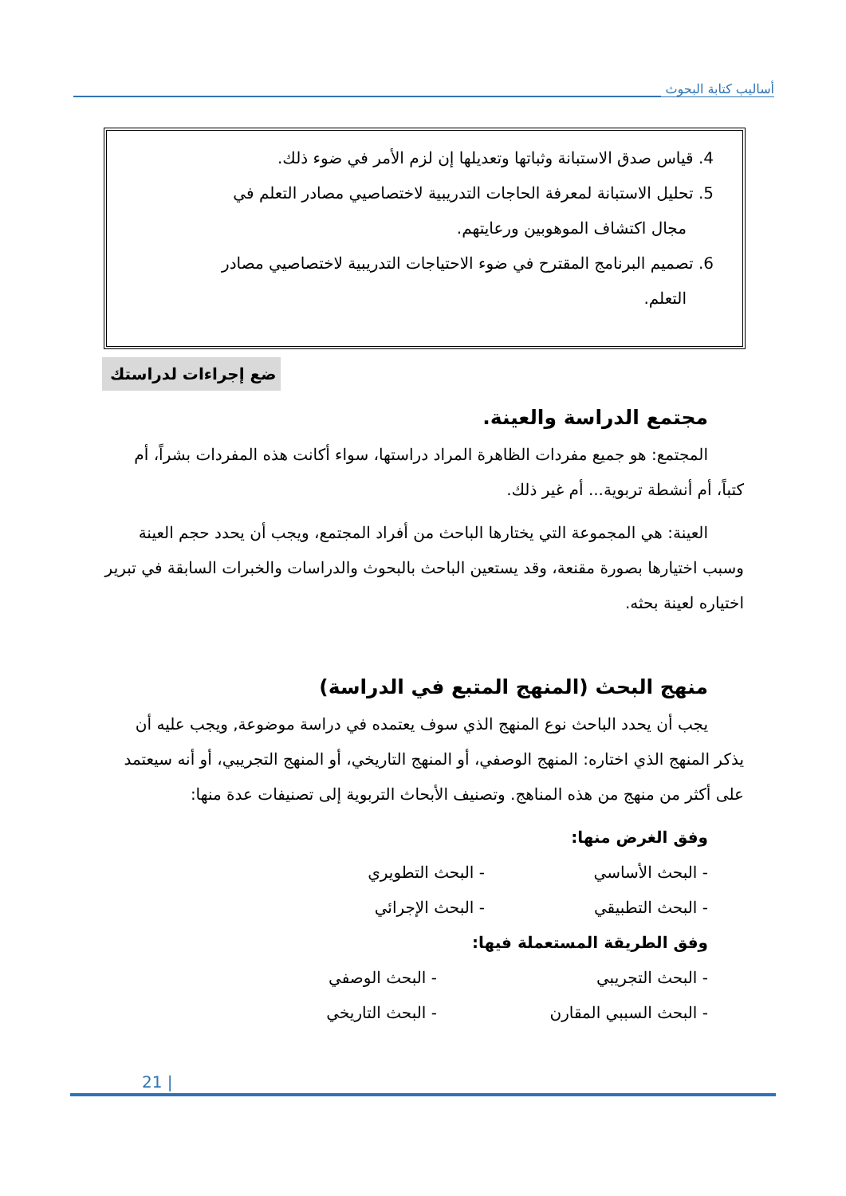أساليب كتابة البحوث
4. قياس صدق الاستبانة وثباتها وتعديلها إن لزم الأمر في ضوء ذلك.
5. تحليل الاستبانة لمعرفة الحاجات التدريبية لاختصاصيي مصادر التعلم في
مجال اكتشاف الموهوبين ورعايتهم.
6. تصميم البرنامج المقترح في ضوء الاحتياجات التدريبية لاختصاصيي مصادر
التعلم.
ضع إجراءات لدراستك
مجتمع الدراسة والعينة.
المجتمع: هو جميع مفردات الظاهرة المراد دراستها، سواء أكانت هذه المفردات بشراً، أم كتباً، أم أنشطة تربوية... أم غير ذلك.
العينة: هي المجموعة التي يختارها الباحث من أفراد المجتمع، ويجب أن يحدد حجم العينة وسبب اختيارها بصورة مقنعة، وقد يستعين الباحث بالبحوث والدراسات والخبرات السابقة في تبرير اختياره لعينة بحثه.
منهج البحث (المنهج المتبع في الدراسة)
يجب أن يحدد الباحث نوع المنهج الذي سوف يعتمده في دراسة موضوعة, ويجب عليه أن يذكر المنهج الذي اختاره: المنهج الوصفي، أو المنهج التاريخي، أو المنهج التجريبي، أو أنه سيعتمد على أكثر من منهج من هذه المناهج. وتصنيف الأبحاث التربوية إلى تصنيفات عدة منها:
وفق الغرض منها:
- البحث الأساسي - البحث التطويري
- البحث التطبيقي - البحث الإجرائي
وفق الطريقة المستعملة فيها:
- البحث التجريبي - البحث الوصفي
- البحث السببي المقارن - البحث التاريخي
21 |